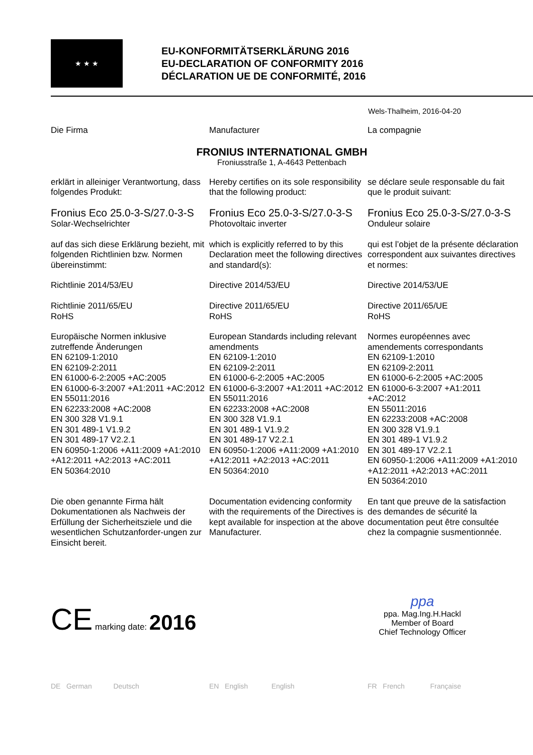★ ★ ★
EU-KONFORMITÄTSERKLÄRUNG 2016
EU-DECLARATION OF CONFORMITY 2016
DÉCLARATION UE DE CONFORMITÉ, 2016
Wels-Thalheim, 2016-04-20
Die Firma
Manufacturer
La compagnie
FRONIUS INTERNATIONAL GMBH
Froniusstraße 1, A-4643 Pettenbach
erklärt in alleiniger Verantwortung, dass folgendes Produkt:
Hereby certifies on its sole responsibility that the following product:
se déclare seule responsable du fait que le produit suivant:
Fronius Eco 25.0-3-S/27.0-3-S
Solar-Wechselrichter
Fronius Eco 25.0-3-S/27.0-3-S
Photovoltaic inverter
Fronius Eco 25.0-3-S/27.0-3-S
Onduleur solaire
auf das sich diese Erklärung bezieht, mit folgenden Richtlinien bzw. Normen übereinstimmt:
which is explicitly referred to by this Declaration meet the following directives and standard(s):
qui est l’objet de la présente déclaration correspondent aux suivantes directives et normes:
Richtlinie 2014/53/EU
Richtlinie 2011/65/EU
RoHS
Directive 2014/53/EU
Directive 2011/65/EU
RoHS
Directive 2014/53/UE
Directive 2011/65/UE
RoHS
Europäische Normen inklusive zutreffende Änderungen
EN 62109-1:2010
EN 62109-2:2011
EN 61000-6-2:2005 +AC:2005
EN 61000-6-3:2007 +A1:2011 +AC:2012
EN 55011:2016
EN 62233:2008 +AC:2008
EN 300 328 V1.9.1
EN 301 489-1 V1.9.2
EN 301 489-17 V2.2.1
EN 60950-1:2006 +A11:2009 +A1:2010 +A12:2011 +A2:2013 +AC:2011
EN 50364:2010
European Standards including relevant amendments
EN 62109-1:2010
EN 62109-2:2011
EN 61000-6-2:2005 +AC:2005
EN 61000-6-3:2007 +A1:2011 +AC:2012
EN 55011:2016
EN 62233:2008 +AC:2008
EN 300 328 V1.9.1
EN 301 489-1 V1.9.2
EN 301 489-17 V2.2.1
EN 60950-1:2006 +A11:2009 +A1:2010 +A12:2011 +A2:2013 +AC:2011
EN 50364:2010
Normes européennes avec amendements correspondants
EN 62109-1:2010
EN 62109-2:2011
EN 61000-6-2:2005 +AC:2005
EN 61000-6-3:2007 +A1:2011 +AC:2012
EN 55011:2016
EN 62233:2008 +AC:2008
EN 300 328 V1.9.1
EN 301 489-1 V1.9.2
EN 301 489-17 V2.2.1
EN 60950-1:2006 +A11:2009 +A1:2010 +A12:2011 +A2:2013 +AC:2011
EN 50364:2010
Die oben genannte Firma hält Dokumentationen als Nachweis der Erfüllung der Sicherheitsziele und die wesentlichen Schutzanforder-ungen zur Einsicht bereit.
Documentation evidencing conformity with the requirements of the Directives is kept available for inspection at the above Manufacturer.
En tant que preuve de la satisfaction des demandes de sécurité la documentation peut être consultée chez la compagnie susmentionnée.
CE marking date: 2016
ppa
ppa. Mag.Ing.H.Hackl
Member of Board
Chief Technology Officer
DE German Deutsch
EN English English
FR French Française